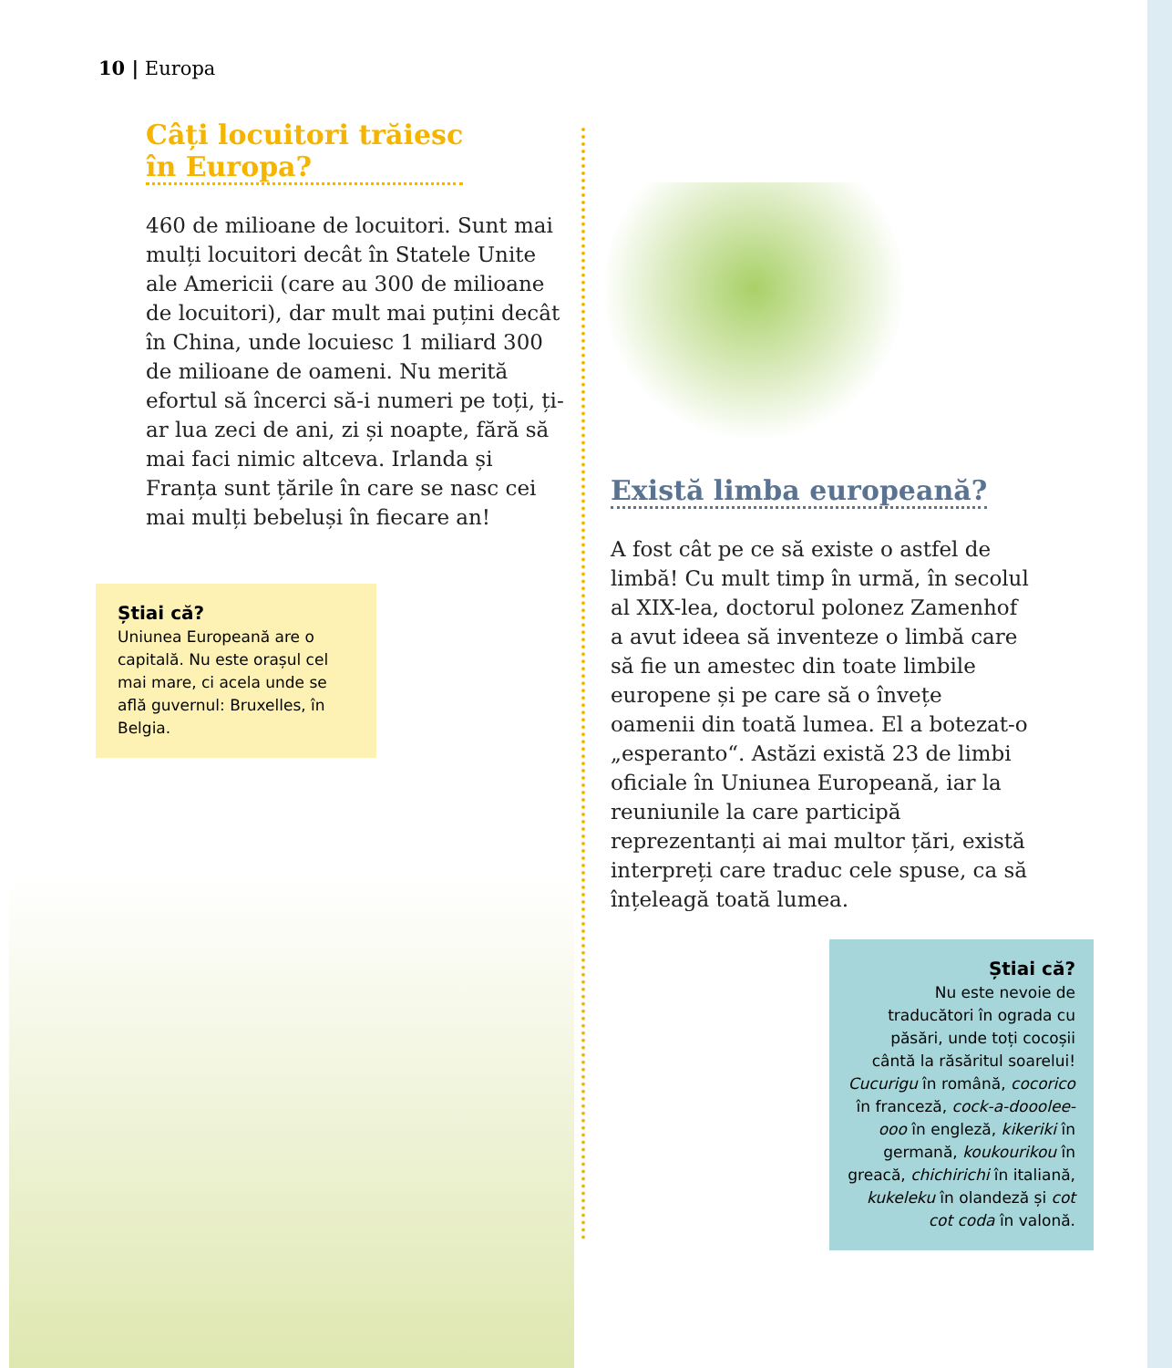10 | Europa
Câți locuitori trăiesc
în Europa?
460 de milioane de locuitori. Sunt mai mulți locuitori decât în Statele Unite ale Americii (care au 300 de milioane de locuitori), dar mult mai puțini decât în China, unde locuiesc 1 miliard 300 de milioane de oameni. Nu merită efortul să încerci să-i numeri pe toți, ți-ar lua zeci de ani, zi și noapte, fără să mai faci nimic altceva. Irlanda și Franța sunt țările în care se nasc cei mai mulți bebeluși în fiecare an!
Știai că?
Uniunea Europeană are o capitală. Nu este orașul cel mai mare, ci acela unde se află guvernul: Bruxelles, în Belgia.
Există limba europeană?
A fost cât pe ce să existe o astfel de limbă! Cu mult timp în urmă, în secolul al XIX-lea, doctorul polonez Zamenhof a avut ideea să inventeze o limbă care să fie un amestec din toate limbile europene și pe care să o învețe oamenii din toată lumea. El a botezat-o „esperanto“. Astăzi există 23 de limbi oficiale în Uniunea Europeană, iar la reuniunile la care participă reprezentanți ai mai multor țări, există interpreți care traduc cele spuse, ca să înțeleagă toată lumea.
Știai că?
Nu este nevoie de traducători în ograda cu păsări, unde toți cocoșii cântă la răsăritul soarelui! Cucurigu în română, cocorico în franceză, cock-a-dooolee-ooo în engleză, kikeriki în germană, koukourikou în greacă, chichirichi în italiană, kukeleku în olandeză și cot cot coda în valonă.